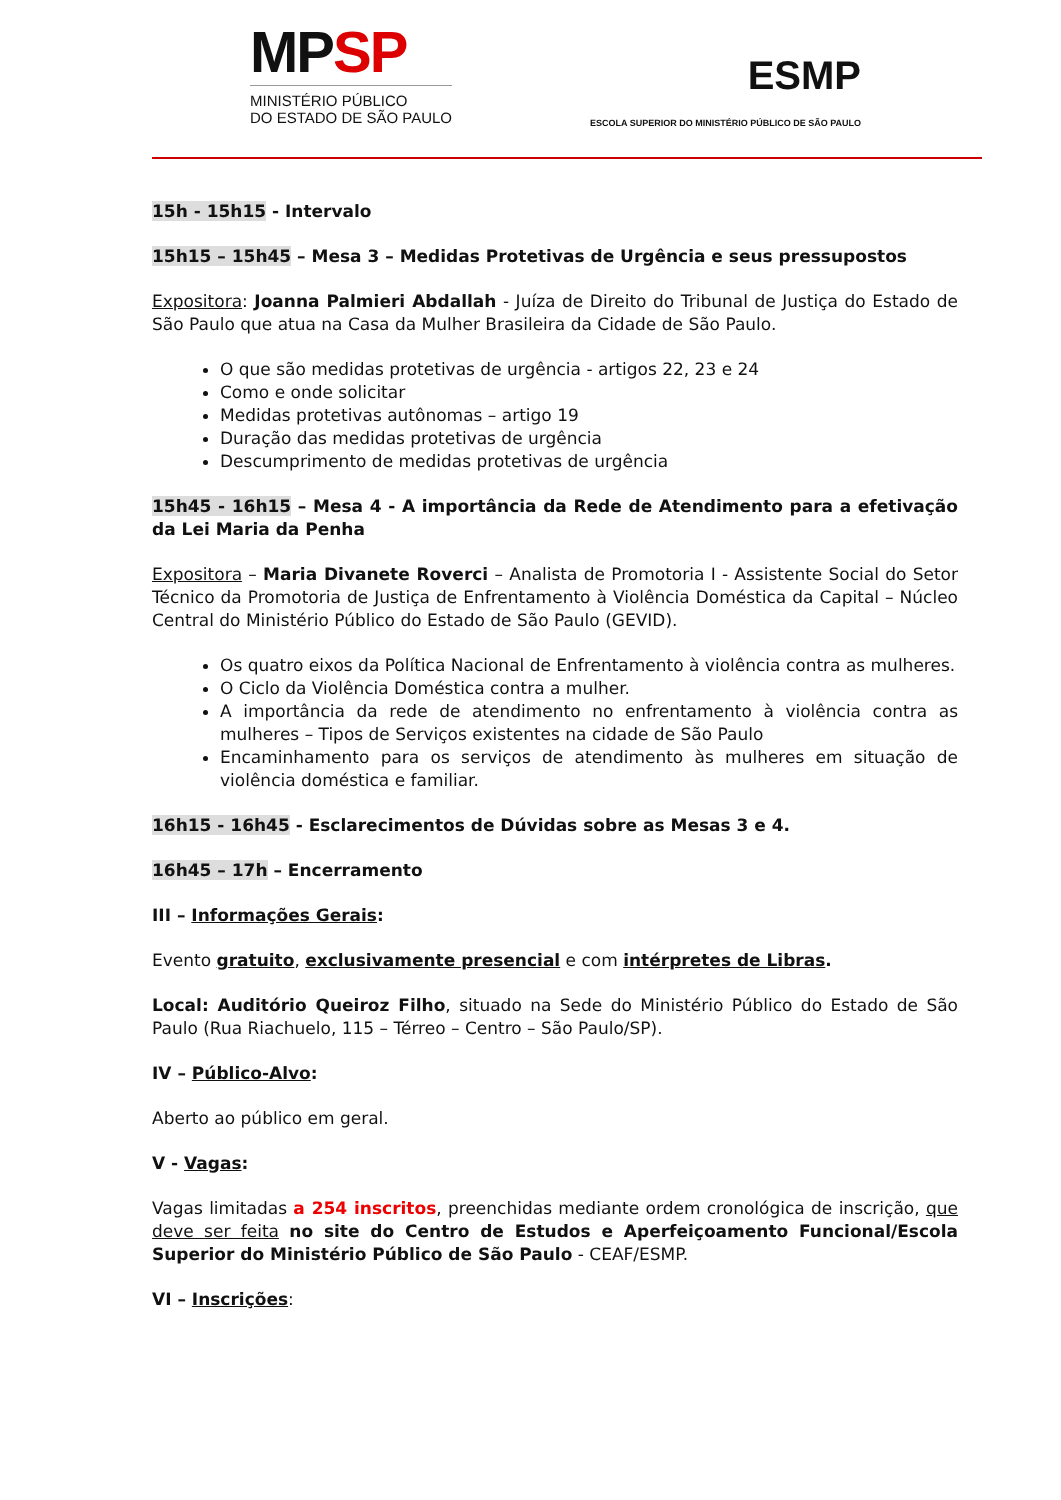MPSP
MINISTÉRIO PÚBLICO
DO ESTADO DE SÃO PAULO
ESMP
ESCOLA SUPERIOR DO MINISTÉRIO PÚBLICO DE SÃO PAULO
15h - 15h15 - Intervalo
15h15 – 15h45 – Mesa 3 – Medidas Protetivas de Urgência e seus pressupostos
Expositora: Joanna Palmieri Abdallah - Juíza de Direito do Tribunal de Justiça do Estado de São Paulo que atua na Casa da Mulher Brasileira da Cidade de São Paulo.
O que são medidas protetivas de urgência - artigos 22, 23 e 24
Como e onde solicitar
Medidas protetivas autônomas – artigo 19
Duração das medidas protetivas de urgência
Descumprimento de medidas protetivas de urgência
15h45 - 16h15 – Mesa 4 - A importância da Rede de Atendimento para a efetivação da Lei Maria da Penha
Expositora – Maria Divanete Roverci – Analista de Promotoria I - Assistente Social do Setor Técnico da Promotoria de Justiça de Enfrentamento à Violência Doméstica da Capital – Núcleo Central do Ministério Público do Estado de São Paulo (GEVID).
Os quatro eixos da Política Nacional de Enfrentamento à violência contra as mulheres.
O Ciclo da Violência Doméstica contra a mulher.
A importância da rede de atendimento no enfrentamento à violência contra as mulheres – Tipos de Serviços existentes na cidade de São Paulo
Encaminhamento para os serviços de atendimento às mulheres em situação de violência doméstica e familiar.
16h15 - 16h45 - Esclarecimentos de Dúvidas sobre as Mesas 3 e 4.
16h45 – 17h – Encerramento
III – Informações Gerais:
Evento gratuito, exclusivamente presencial e com intérpretes de Libras.
Local: Auditório Queiroz Filho, situado na Sede do Ministério Público do Estado de São Paulo (Rua Riachuelo, 115 – Térreo – Centro – São Paulo/SP).
IV – Público-Alvo:
Aberto ao público em geral.
V - Vagas:
Vagas limitadas a 254 inscritos, preenchidas mediante ordem cronológica de inscrição, que deve ser feita no site do Centro de Estudos e Aperfeiçoamento Funcional/Escola Superior do Ministério Público de São Paulo - CEAF/ESMP.
VI – Inscrições: